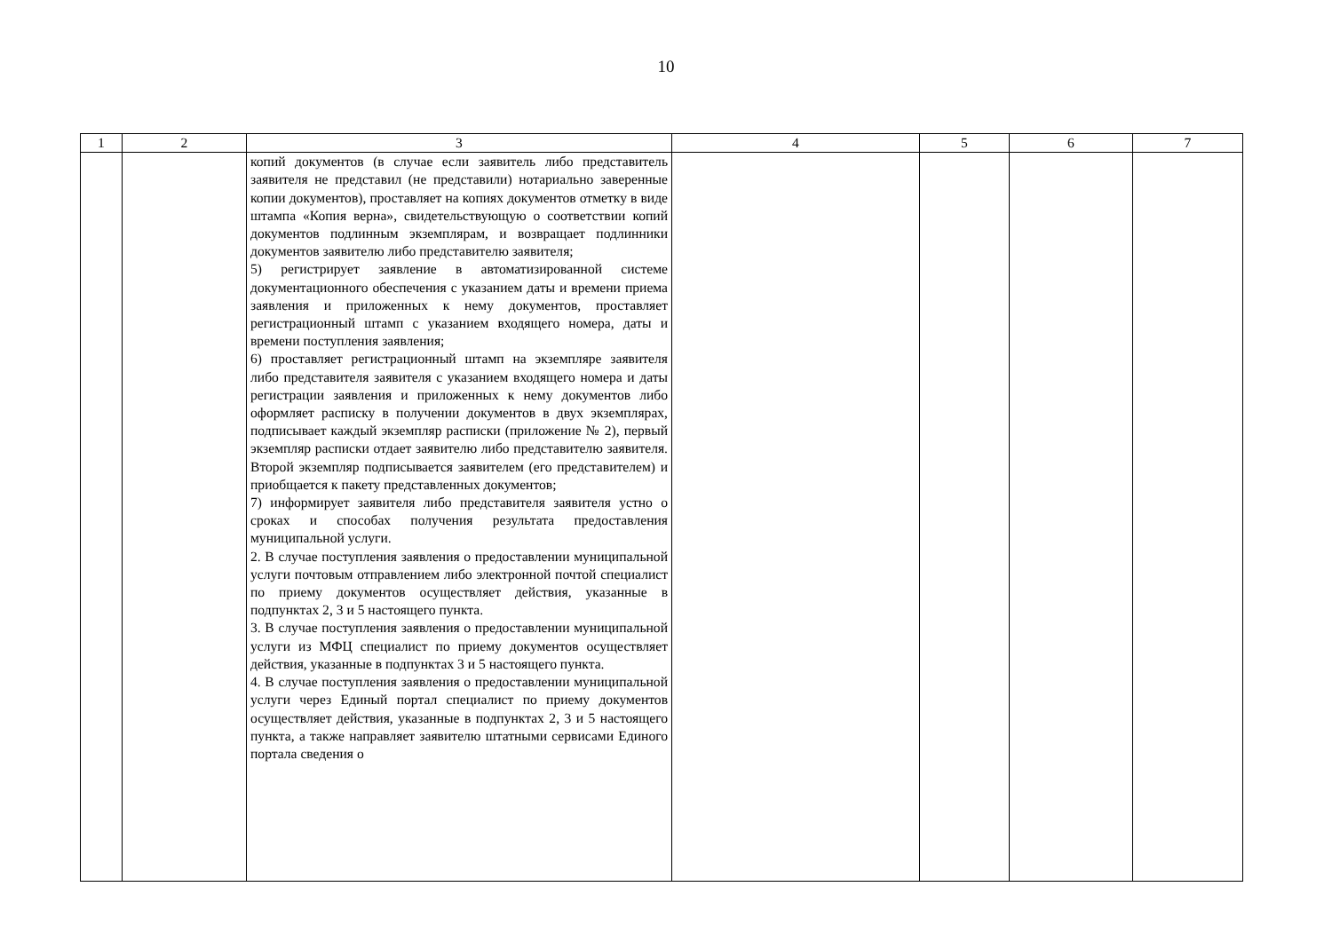10
| 1 | 2 | 3 | 4 | 5 | 6 | 7 |
| --- | --- | --- | --- | --- | --- | --- |
| | | копий документов (в случае если заявитель либо представитель заявителя не представил (не представили) нотариально заверенные копии документов), проставляет на копиях документов отметку в виде штампа «Копия верна», свидетельствующую о соответствии копий документов подлинным экземплярам, и возвращает подлинники документов заявителю либо представителю заявителя; 5) регистрирует заявление в автоматизированной системе документационного обеспечения с указанием даты и времени приема заявления и приложенных к нему документов, проставляет регистрационный штамп с указанием входящего номера, даты и времени поступления заявления; 6) проставляет регистрационный штамп на экземпляре заявителя либо представителя заявителя с указанием входящего номера и даты регистрации заявления и приложенных к нему документов либо оформляет расписку в получении документов в двух экземплярах, подписывает каждый экземпляр расписки (приложение № 2), первый экземпляр расписки отдает заявителю либо представителю заявителя. Второй экземпляр подписывается заявителем (его представителем) и приобщается к пакету представленных документов; 7) информирует заявителя либо представителя заявителя устно о сроках и способах получения результата предоставления муниципальной услуги. 2. В случае поступления заявления о предоставлении муниципальной услуги почтовым отправлением либо электронной почтой специалист по приему документов осуществляет действия, указанные в подпунктах 2, 3 и 5 настоящего пункта. 3. В случае поступления заявления о предоставлении муниципальной услуги из МФЦ специалист по приему документов осуществляет действия, указанные в подпунктах 3 и 5 настоящего пункта. 4. В случае поступления заявления о предоставлении муниципальной услуги через Единый портал специалист по приему документов осуществляет действия, указанные в подпунктах 2, 3 и 5 настоящего пункта, а также направляет заявителю штатными сервисами Единого портала сведения о | | | | |